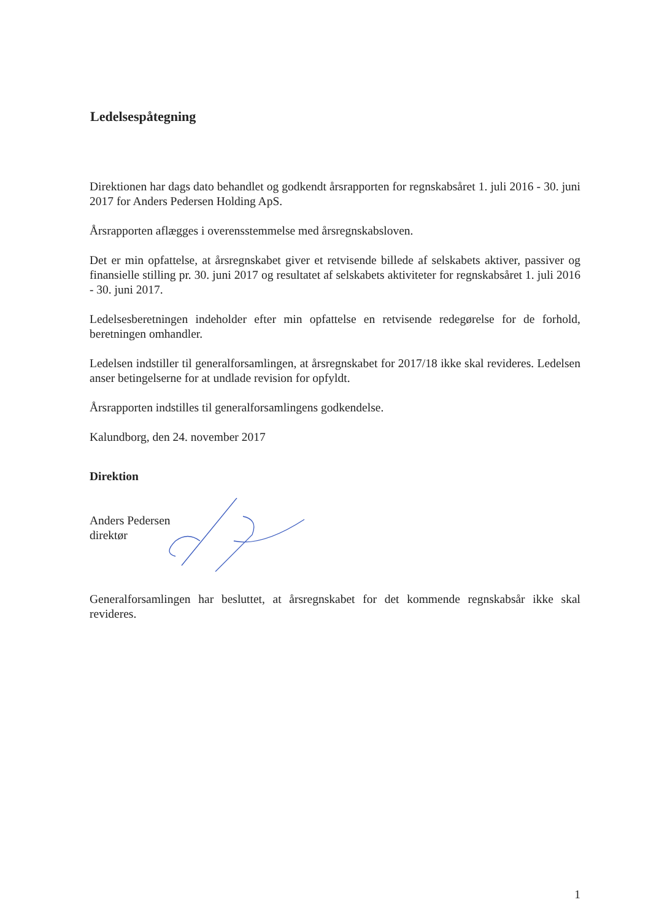Ledelsespåtegning
Direktionen har dags dato behandlet og godkendt årsrapporten for regnskabsåret 1. juli 2016 - 30. juni 2017 for Anders Pedersen Holding ApS.
Årsrapporten aflægges i overensstemmelse med årsregnskabsloven.
Det er min opfattelse, at årsregnskabet giver et retvisende billede af selskabets aktiver, passiver og finansielle stilling pr. 30. juni 2017 og resultatet af selskabets aktiviteter for regnskabsåret 1. juli 2016 - 30. juni 2017.
Ledelsesberetningen indeholder efter min opfattelse en retvisende redegørelse for de forhold, beretningen omhandler.
Ledelsen indstiller til generalforsamlingen, at årsregnskabet for 2017/18 ikke skal revideres. Ledelsen anser betingelserne for at undlade revision for opfyldt.
Årsrapporten indstilles til generalforsamlingens godkendelse.
Kalundborg, den 24. november 2017
Direktion
Anders Pedersen
direktør
Generalforsamlingen har besluttet, at årsregnskabet for det kommende regnskabsår ikke skal revideres.
1